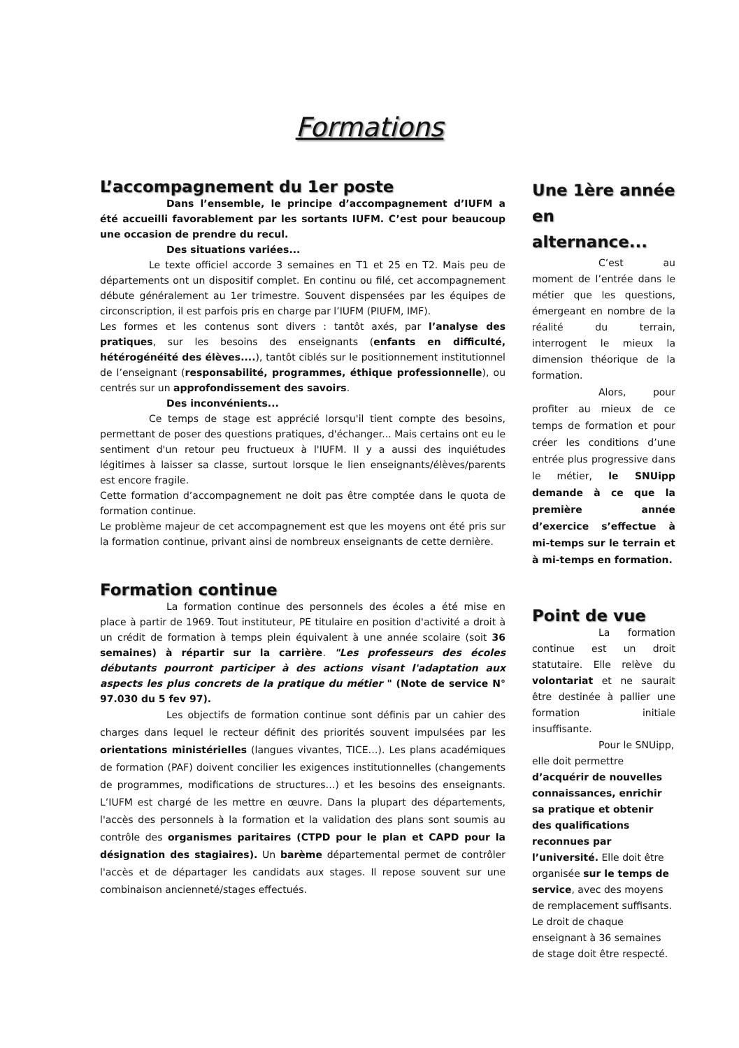Formations
L’accompagnement du 1er poste
Dans l’ensemble, le principe d’accompagnement d’IUFM a été accueilli favorablement par les sortants IUFM. C’est pour beaucoup une occasion de prendre du recul.
Des situations variées...
Le texte officiel accorde 3 semaines en T1 et 25 en T2. Mais peu de départements ont un dispositif complet. En continu ou filé, cet accompagnement débute généralement au 1er trimestre. Souvent dispensées par les équipes de circonscription, il est parfois pris en charge par l’IUFM (PIUFM, IMF).
Les formes et les contenus sont divers : tantôt axés, par l’analyse des pratiques, sur les besoins des enseignants (enfants en difficulté, hétérogénéité des élèves....), tantôt ciblés sur le positionnement institutionnel de l’enseignant (responsabilité, programmes, éthique professionnelle), ou centrés sur un approfondissement des savoirs.
Des inconvénients...
Ce temps de stage est apprécié lorsqu'il tient compte des besoins, permettant de poser des questions pratiques, d'échanger... Mais certains ont eu le sentiment d'un retour peu fructueux à l'IUFM. Il y a aussi des inquiétudes légitimes à laisser sa classe, surtout lorsque le lien enseignants/élèves/parents est encore fragile.
Cette formation d’accompagnement ne doit pas être comptée dans le quota de formation continue.
Le problème majeur de cet accompagnement est que les moyens ont été pris sur la formation continue, privant ainsi de nombreux enseignants de cette dernière.
Formation continue
La formation continue des personnels des écoles a été mise en place à partir de 1969. Tout instituteur, PE titulaire en position d'activité a droit à un crédit de formation à temps plein équivalent à une année scolaire (soit 36 semaines) à répartir sur la carrière. "Les professeurs des écoles débutants pourront participer à des actions visant l'adaptation aux aspects les plus concrets de la pratique du métier " (Note de service N° 97.030 du 5 fev 97).
Les objectifs de formation continue sont définis par un cahier des charges dans lequel le recteur définit des priorités souvent impulsées par les orientations ministérielles (langues vivantes, TICE…). Les plans académiques de formation (PAF) doivent concilier les exigences institutionnelles (changements de programmes, modifications de structures…) et les besoins des enseignants. L’IUFM est chargé de les mettre en œuvre. Dans la plupart des départements, l'accès des personnels à la formation et la validation des plans sont soumis au contrôle des organismes paritaires (CTPD pour le plan et CAPD pour la désignation des stagiaires). Un barème départemental permet de contrôler l'accès et de départager les candidats aux stages. Il repose souvent sur une combinaison ancienneté/stages effectués.
Une 1ère année en alternance...
C’est au moment de l’entrée dans le métier que les questions, émergeant en nombre de la réalité du terrain, interrogent le mieux la dimension théorique de la formation.
Alors, pour profiter au mieux de ce temps de formation et pour créer les conditions d’une entrée plus progressive dans le métier, le SNUipp demande à ce que la première année d’exercice s’effectue à mi-temps sur le terrain et à mi-temps en formation.
Point de vue
La formation continue est un droit statutaire. Elle relève du volontariat et ne saurait être destinée à pallier une formation initiale insuffisante.
Pour le SNUipp, elle doit permettre d’acquérir de nouvelles connaissances, enrichir sa pratique et obtenir des qualifications reconnues par l’université. Elle doit être organisée sur le temps de service, avec des moyens de remplacement suffisants. Le droit de chaque enseignant à 36 semaines de stage doit être respecté.